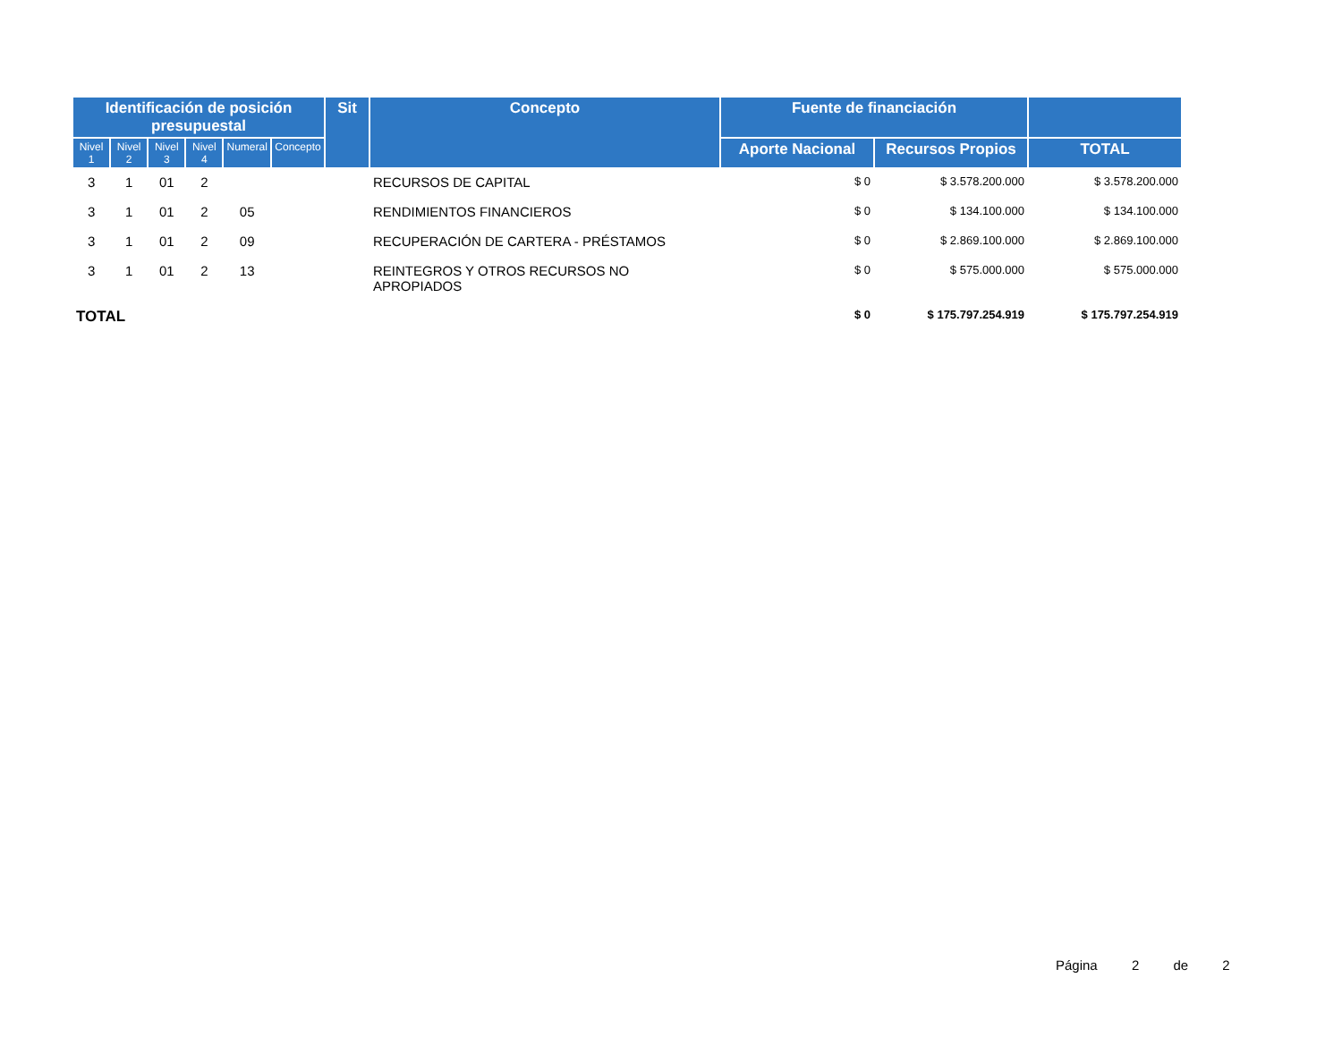| Identificación de posición presupuestal | | | | | | Sit | Concepto | Fuente de financiación | | |
| --- | --- | --- | --- | --- | --- | --- | --- | --- | --- | --- |
| Nivel 1 | Nivel 2 | Nivel 3 | Nivel 4 | Numeral | Concepto | | | Aporte Nacional | Recursos Propios | TOTAL |
| 3 | 1 | 01 | 2 | | | | RECURSOS DE CAPITAL | $ 0 | $ 3.578.200.000 | $ 3.578.200.000 |
| 3 | 1 | 01 | 2 | 05 | | | RENDIMIENTOS FINANCIEROS | $ 0 | $ 134.100.000 | $ 134.100.000 |
| 3 | 1 | 01 | 2 | 09 | | | RECUPERACIÓN DE CARTERA - PRÉSTAMOS | $ 0 | $ 2.869.100.000 | $ 2.869.100.000 |
| 3 | 1 | 01 | 2 | 13 | | | REINTEGROS Y OTROS RECURSOS NO APROPIADOS | $ 0 | $ 575.000.000 | $ 575.000.000 |
| TOTAL | | | | | | | | $ 0 | $ 175.797.254.919 | $ 175.797.254.919 |
Página 2 de 2